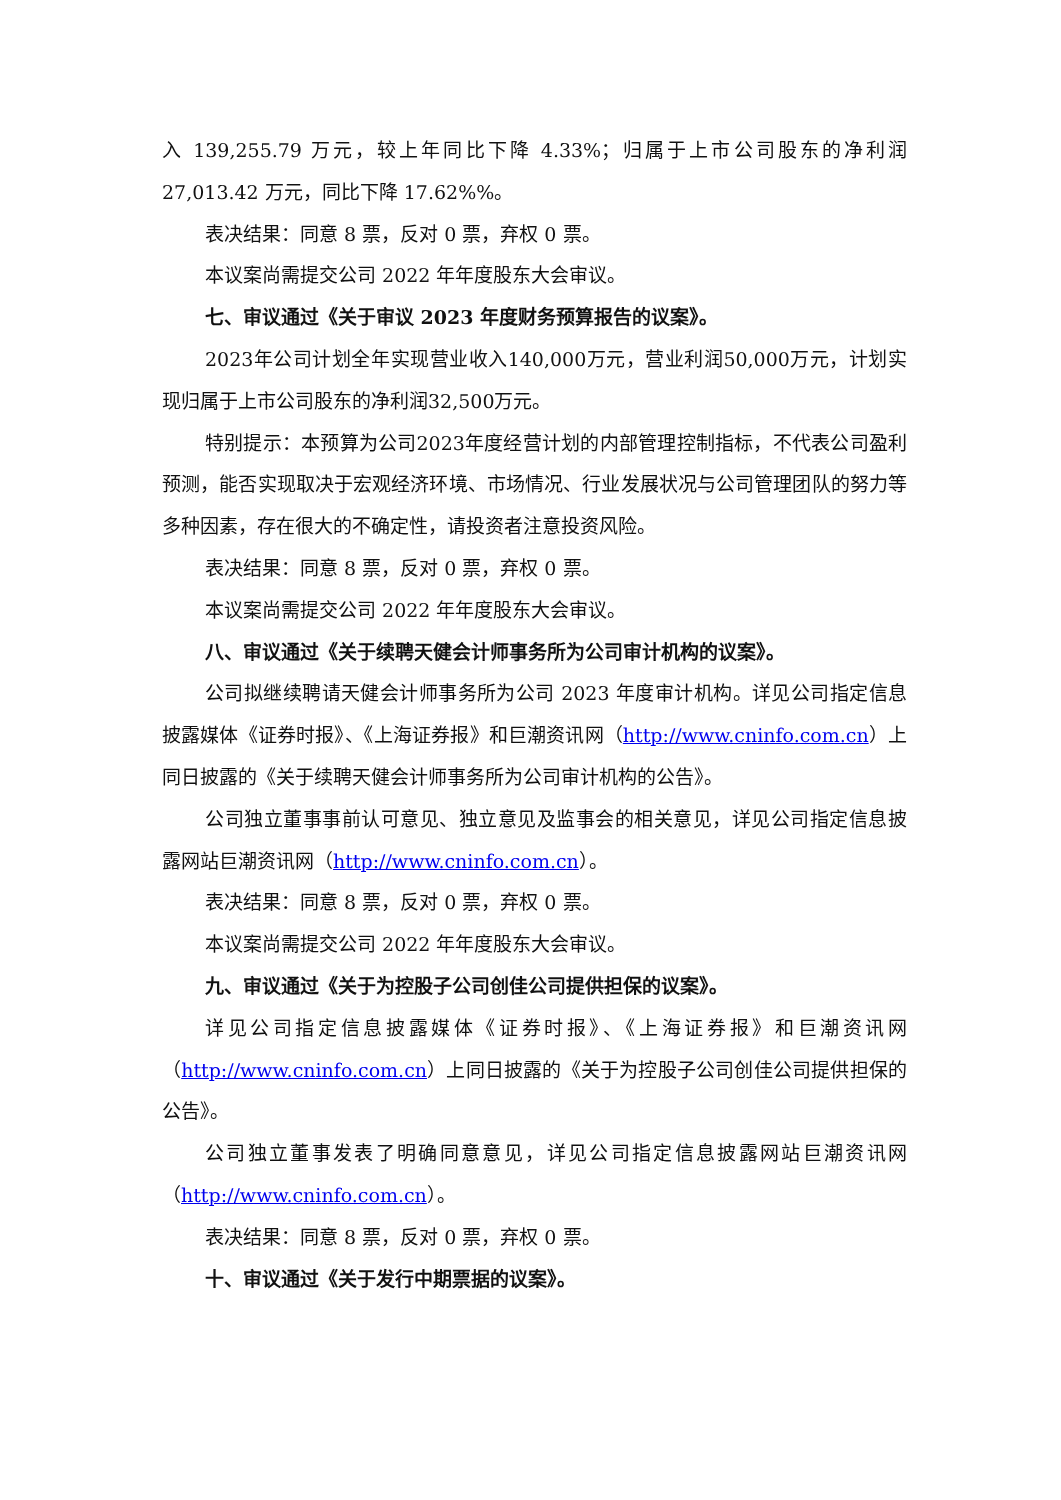入 139,255.79 万元，较上年同比下降 4.33%；归属于上市公司股东的净利润 27,013.42 万元，同比下降 17.62%%。
表决结果：同意 8 票，反对 0 票，弃权 0 票。
本议案尚需提交公司 2022 年年度股东大会审议。
七、审议通过《关于审议 2023 年度财务预算报告的议案》。
2023年公司计划全年实现营业收入140,000万元，营业利润50,000万元，计划实现归属于上市公司股东的净利润32,500万元。
特别提示：本预算为公司2023年度经营计划的内部管理控制指标，不代表公司盈利预测，能否实现取决于宏观经济环境、市场情况、行业发展状况与公司管理团队的努力等多种因素，存在很大的不确定性，请投资者注意投资风险。
表决结果：同意 8 票，反对 0 票，弃权 0 票。
本议案尚需提交公司 2022 年年度股东大会审议。
八、审议通过《关于续聘天健会计师事务所为公司审计机构的议案》。
公司拟继续聘请天健会计师事务所为公司 2023 年度审计机构。详见公司指定信息披露媒体《证券时报》、《上海证券报》和巨潮资讯网（http://www.cninfo.com.cn）上同日披露的《关于续聘天健会计师事务所为公司审计机构的公告》。
公司独立董事事前认可意见、独立意见及监事会的相关意见，详见公司指定信息披露网站巨潮资讯网（http://www.cninfo.com.cn）。
表决结果：同意 8 票，反对 0 票，弃权 0 票。
本议案尚需提交公司 2022 年年度股东大会审议。
九、审议通过《关于为控股子公司创佳公司提供担保的议案》。
详见公司指定信息披露媒体《证券时报》、《上海证券报》和巨潮资讯网（http://www.cninfo.com.cn）上同日披露的《关于为控股子公司创佳公司提供担保的公告》。
公司独立董事发表了明确同意意见，详见公司指定信息披露网站巨潮资讯网（http://www.cninfo.com.cn）。
表决结果：同意 8 票，反对 0 票，弃权 0 票。
十、审议通过《关于发行中期票据的议案》。